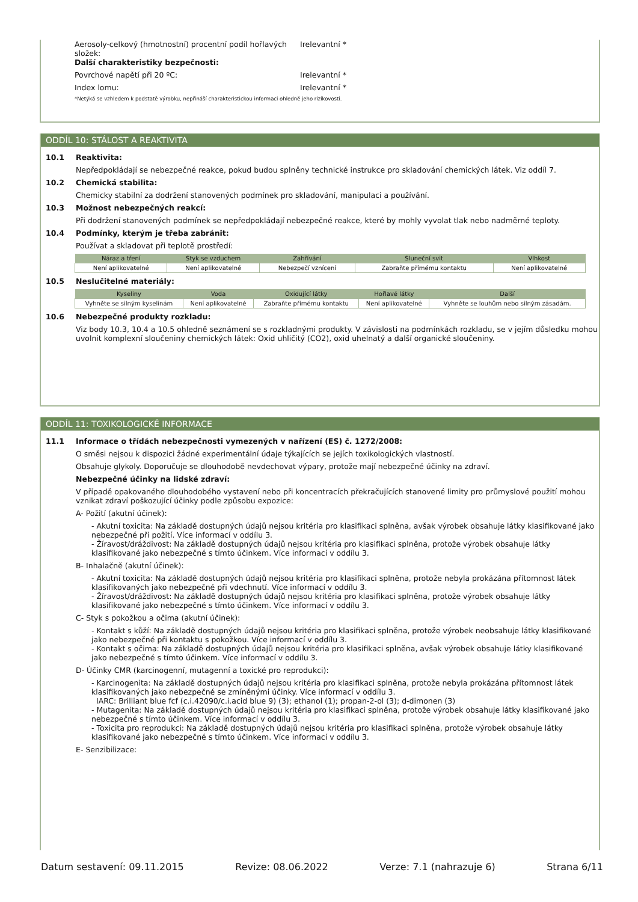Aerosoly-celkový (hmotnostní) procentní podíl hořlavých složek:
Irelevantní *
Další charakteristiky bezpečnosti:
Povrchové napětí při 20 ºC: Irelevantní *
Index lomu: Irelevantní *
*Netýká se vzhledem k podstatě výrobku, nepřináší charakteristickou informaci ohledně jeho rizikovosti.
ODDÍL 10: STÁLOST A REAKTIVITA
10.1 Reaktivita:
Nepředpokládají se nebezpečné reakce, pokud budou splněny technické instrukce pro skladování chemických látek. Viz oddíl 7.
10.2 Chemická stabilita:
Chemicky stabilní za dodržení stanovených podmínek pro skladování, manipulaci a používání.
10.3 Možnost nebezpečných reakcí:
Při dodržení stanovených podmínek se nepředpokládají nebezpečné reakce, které by mohly vyvolat tlak nebo nadměrné teploty.
10.4 Podmínky, kterým je třeba zabránit:
Používat a skladovat při teplotě prostředí:
| Náraz a tření | Styk se vzduchem | Zahřívání | Sluneční svit | Vlhkost |
| --- | --- | --- | --- | --- |
| Není aplikovatelné | Není aplikovatelné | Nebezpečí vznícení | Zabraňte přímému kontaktu | Není aplikovatelné |
10.5 Neslučitelné materiály:
| Kyseliny | Voda | Oxidující látky | Hořlavé látky | Další |
| --- | --- | --- | --- | --- |
| Vyhněte se silným kyselinám | Není aplikovatelné | Zabraňte přímému kontaktu | Není aplikovatelné | Vyhněte se louhům nebo silným zásadám. |
10.6 Nebezpečné produkty rozkladu:
Viz body 10.3, 10.4 a 10.5 ohledně seznámení se s rozkladnými produkty. V závislosti na podmínkách rozkladu, se v jejím důsledku mohou uvolnit komplexní sloučeniny chemických látek: Oxid uhličitý (CO2), oxid uhelnatý a další organické sloučeniny.
ODDÍL 11: TOXIKOLOGICKÉ INFORMACE
11.1 Informace o třídách nebezpečnosti vymezených v nařízení (ES) č. 1272/2008:
O směsi nejsou k dispozici žádné experimentální údaje týkajících se jejích toxikologických vlastností.
Obsahuje glykoly. Doporučuje se dlouhodobě nevdechovat výpary, protože mají nebezpečné účinky na zdraví.
Nebezpečné účinky na lidské zdraví:
V případě opakovaného dlouhodobého vystavení nebo při koncentracích překračujících stanovené limity pro průmyslové použití mohou vznikat zdraví poškozující účinky podle způsobu expozice:
A- Požití (akutní účinek):
- Akutní toxicita: Na základě dostupných údajů nejsou kritéria pro klasifikaci splněna, avšak výrobek obsahuje látky klasifikované jako nebezpečné při požití. Více informací v oddílu 3.
- Žíravost/dráždivost: Na základě dostupných údajů nejsou kritéria pro klasifikaci splněna, protože výrobek obsahuje látky klasifikované jako nebezpečné s tímto účinkem. Více informací v oddílu 3.
B- Inhalačně (akutní účinek):
- Akutní toxicita: Na základě dostupných údajů nejsou kritéria pro klasifikaci splněna, protože nebyla prokázána přítomnost látek klasifikovaných jako nebezpečné při vdechnutí. Více informací v oddílu 3.
- Žíravost/dráždivost: Na základě dostupných údajů nejsou kritéria pro klasifikaci splněna, protože výrobek obsahuje látky klasifikované jako nebezpečné s tímto účinkem. Více informací v oddílu 3.
C- Styk s pokožkou a očima (akutní účinek):
- Kontakt s kůží: Na základě dostupných údajů nejsou kritéria pro klasifikaci splněna, protože výrobek neobsahuje látky klasifikované jako nebezpečné při kontaktu s pokožkou. Více informací v oddílu 3.
- Kontakt s očima: Na základě dostupných údajů nejsou kritéria pro klasifikaci splněna, avšak výrobek obsahuje látky klasifikované jako nebezpečné s tímto účinkem. Více informací v oddílu 3.
D- Účinky CMR (karcinogenní, mutagenní a toxické pro reprodukci):
- Karcinogenita: Na základě dostupných údajů nejsou kritéria pro klasifikaci splněna, protože nebyla prokázána přítomnost látek klasifikovaných jako nebezpečné se zmíněnými účinky. Více informací v oddílu 3.
IARC: Brilliant blue fcf (c.i.42090/c.i.acid blue 9) (3); ethanol (1); propan-2-ol (3); d-dimonen (3)
- Mutagenita: Na základě dostupných údajů nejsou kritéria pro klasifikaci splněna, protože výrobek obsahuje látky klasifikované jako nebezpečné s tímto účinkem. Více informací v oddílu 3.
- Toxicita pro reprodukci: Na základě dostupných údajů nejsou kritéria pro klasifikaci splněna, protože výrobek obsahuje látky klasifikované jako nebezpečné s tímto účinkem. Více informací v oddílu 3.
E- Senzibilizace:
Datum sestavení: 09.11.2015 Revize: 08.06.2022 Verze: 7.1 (nahrazuje 6) Strana 6/11